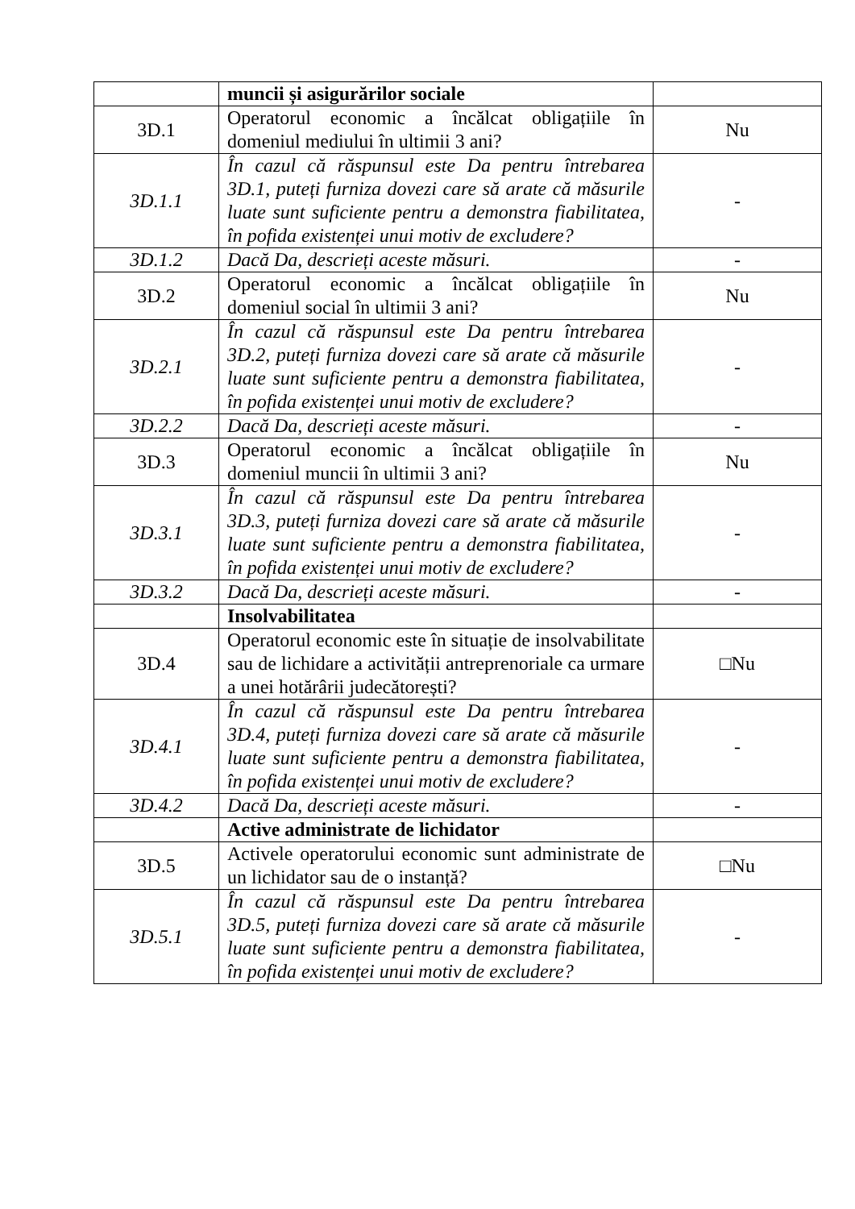| | muncii și asigurărilor sociale | |
| 3D.1 | Operatorul economic a încălcat obligațiile în domeniul mediului în ultimii 3 ani? | Nu |
| 3D.1.1 | În cazul că răspunsul este Da pentru întrebarea 3D.1, puteți furniza dovezi care să arate că măsurile luate sunt suficiente pentru a demonstra fiabilitatea, în pofida existenței unui motiv de excludere? | - |
| 3D.1.2 | Dacă Da, descrieți aceste măsuri. | - |
| 3D.2 | Operatorul economic a încălcat obligațiile în domeniul social în ultimii 3 ani? | Nu |
| 3D.2.1 | În cazul că răspunsul este Da pentru întrebarea 3D.2, puteți furniza dovezi care să arate că măsurile luate sunt suficiente pentru a demonstra fiabilitatea, în pofida existenței unui motiv de excludere? | - |
| 3D.2.2 | Dacă Da, descrieți aceste măsuri. | - |
| 3D.3 | Operatorul economic a încălcat obligațiile în domeniul muncii în ultimii 3 ani? | Nu |
| 3D.3.1 | În cazul că răspunsul este Da pentru întrebarea 3D.3, puteți furniza dovezi care să arate că măsurile luate sunt suficiente pentru a demonstra fiabilitatea, în pofida existenței unui motiv de excludere? | - |
| 3D.3.2 | Dacă Da, descrieți aceste măsuri. | - |
| | Insolvabilitatea | |
| 3D.4 | Operatorul economic este în situație de insolvabilitate sau de lichidare a activității antreprenoriale ca urmare a unei hotărârii judecătorești? | □Nu |
| 3D.4.1 | În cazul că răspunsul este Da pentru întrebarea 3D.4, puteți furniza dovezi care să arate că măsurile luate sunt suficiente pentru a demonstra fiabilitatea, în pofida existenței unui motiv de excludere? | - |
| 3D.4.2 | Dacă Da, descrieți aceste măsuri. | - |
| | Active administrate de lichidator | |
| 3D.5 | Activele operatorului economic sunt administrate de un lichidator sau de o instanță? | □Nu |
| 3D.5.1 | În cazul că răspunsul este Da pentru întrebarea 3D.5, puteți furniza dovezi care să arate că măsurile luate sunt suficiente pentru a demonstra fiabilitatea, în pofida existenței unui motiv de excludere? | - |